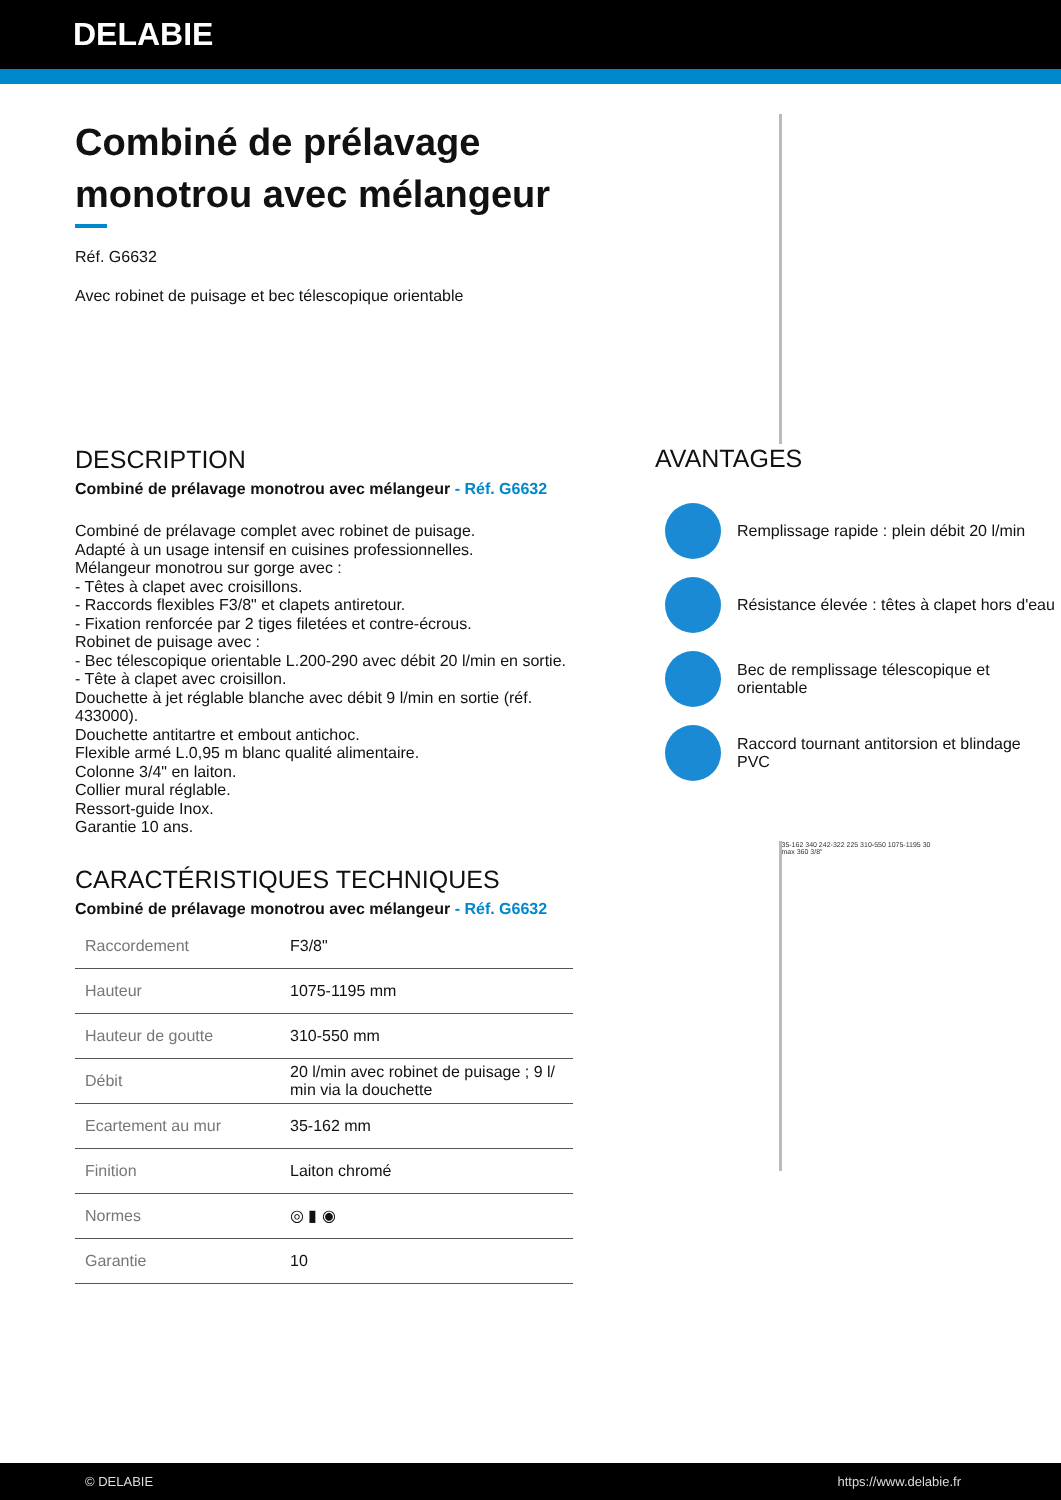DELABIE
Combiné de prélavage monotrou avec mélangeur
Réf. G6632
Avec robinet de puisage et bec télescopique orientable
DESCRIPTION
Combiné de prélavage monotrou avec mélangeur - Réf. G6632
Combiné de prélavage complet avec robinet de puisage.
Adapté à un usage intensif en cuisines professionnelles.
Mélangeur monotrou sur gorge avec :
- Têtes à clapet avec croisillons.
- Raccords flexibles F3/8" et clapets antiretour.
- Fixation renforcée par 2 tiges filetées et contre-écrous.
Robinet de puisage avec :
- Bec télescopique orientable L.200-290 avec débit 20 l/min en sortie.
- Tête à clapet avec croisillon.
Douchette à jet réglable blanche avec débit 9 l/min en sortie (réf. 433000).
Douchette antitartre et embout antichoc.
Flexible armé L.0,95 m blanc qualité alimentaire.
Colonne 3/4" en laiton.
Collier mural réglable.
Ressort-guide Inox.
Garantie 10 ans.
CARACTÉRISTIQUES TECHNIQUES
Combiné de prélavage monotrou avec mélangeur - Réf. G6632
| Raccordement | F3/8" |
| Hauteur | 1075-1195 mm |
| Hauteur de goutte | 310-550 mm |
| Débit | 20 l/min avec robinet de puisage ; 9 l/ min via la douchette |
| Ecartement au mur | 35-162 mm |
| Finition | Laiton chromé |
| Normes | ◎ ▮ ◉ |
| Garantie | 10 |
AVANTAGES
Remplissage rapide : plein débit 20 l/min
Résistance élevée : têtes à clapet hors d'eau
Bec de remplissage télescopique et orientable
Raccord tournant antitorsion et blindage PVC
35-162 340 242-322 225 310-550 1075-1195 30 max 360 3/8"
© DELABIE https://www.delabie.fr